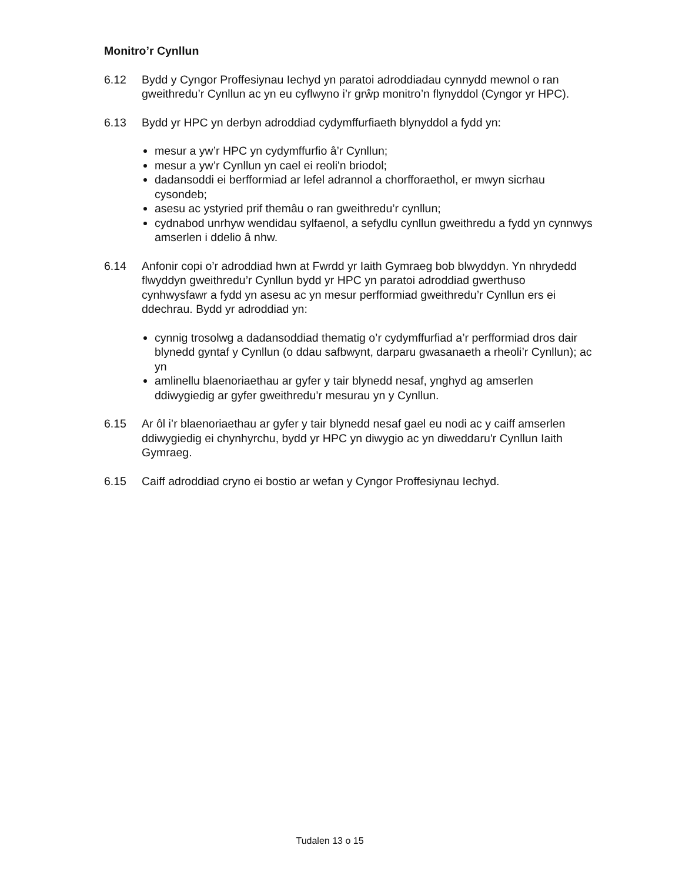Monitro’r Cynllun
6.12 Bydd y Cyngor Proffesiynau Iechyd yn paratoi adroddiadau cynnydd mewnol o ran gweithredu’r Cynllun ac yn eu cyflwyno i’r grŵp monitro’n flynyddol (Cyngor yr HPC).
6.13 Bydd yr HPC yn derbyn adroddiad cydymffurfiaeth blynyddol a fydd yn:
mesur a yw’r HPC yn cydymffurfio â’r Cynllun;
mesur a yw’r Cynllun yn cael ei reoli'n briodol;
dadansoddi ei berfformiad ar lefel adrannol a chorfforaethol, er mwyn sicrhau cysondeb;
asesu ac ystyried prif themâu o ran gweithredu’r cynllun;
cydnabod unrhyw wendidau sylfaenol, a sefydlu cynllun gweithredu a fydd yn cynnwys amserlen i ddelio â nhw.
6.14 Anfonir copi o’r adroddiad hwn at Fwrdd yr Iaith Gymraeg bob blwyddyn. Yn nhrydedd flwyddyn gweithredu’r Cynllun bydd yr HPC yn paratoi adroddiad gwerthuso cynhwysfawr a fydd yn asesu ac yn mesur perfformiad gweithredu’r Cynllun ers ei ddechrau. Bydd yr adroddiad yn:
cynnig trosolwg a dadansoddiad thematig o’r cydymffurfiad a’r perfformiad dros dair blynedd gyntaf y Cynllun (o ddau safbwynt, darparu gwasanaeth a rheoli’r Cynllun); ac yn
amlinellu blaenoriaethau ar gyfer y tair blynedd nesaf, ynghyd ag amserlen ddiwygiedig ar gyfer gweithredu’r mesurau yn y Cynllun.
6.15 Ar ôl i’r blaenoriaethau ar gyfer y tair blynedd nesaf gael eu nodi ac y caiff amserlen ddiwygiedig ei chynhyrchu, bydd yr HPC yn diwygio ac yn diweddaru'r Cynllun Iaith Gymraeg.
6.15 Caiff adroddiad cryno ei bostio ar wefan y Cyngor Proffesiynau Iechyd.
Tudalen 13 o 15